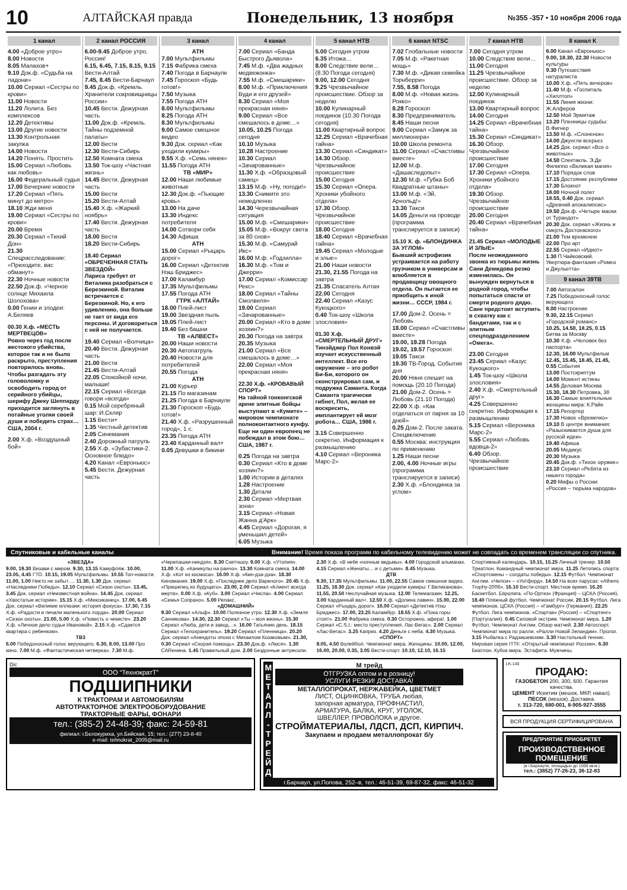10 АЛТАЙСКАЯ правда Понедельник, 13 ноября №355 -357 • 10 ноября 2006 года
1 канал
4.00 «Доброе утро»
8.00 Новости
8.05 Малахов+
9.10 Док.ф. «Судьба на ладони»
10.00 Сериал «Сестры по крови»
11.00 Новости
11.20 Лолита. Без комплексов
12.20 Детективы
13.00 Другие новости
13.30 Контрольная закупка
14.00 Новости
14.20 Понять. Простить
15.00 Сериал «Любовь как любовь»
16.00 Федеральный судья
17.00 Вечерние новости
17.20 Сериал «Пять минут до метро»
18.10 Жди меня
19.00 Сериал «Сестры по крови»
20.00 Время
20.30 Сериал «Тихий Дон»
21.30 Спецрасследование: «Приходите, вас обманут»
22.30 Ночные новости
22.50 Док.ф. «Черное солнце Михаила Шолохова»
0.00 Гении и злодеи: А.Беляев
00.30 Х.ф. «МЕСТЬ МЕРТВЕЦОВ»
Ровно через год после жестокого убийства, которое так и не было раскрыто, преступления повторилось вновь. Чтобы разгадать эту головоломку и освободить город от серийного убийцы, шерифу Джеку Шеппарду приходится заглянуть в потайные уголки своей души и победить страх… США, 2004 г.
2.00 Х.ф. «Воздушный бой»
2 канал РОССИЯ
6.00-9.45 Доброе утро, Россия!
6.15, 6.45, 7.15, 8.15, 9.15 Вести-Алтай
7.45, 8.45 Вести-Барнаул
9.45 Док.ф. «Кремль. Хранители сокровищницы России»
10.45 Вести. Дежурная часть
11.00 Док.ф. «Кремль. Тайны подземной палаты»
12.00 Вести
12.30 Вести-Сибирь
12.50 Комната смеха
13.50 Ток-шоу «Частная жизнь»
14.45 Вести. Дежурная часть
15.00 Вести
15.20 Вести-Алтай
15.40 Х.ф. «Жаркий ноябрь»
17.40 Вести. Дежурная часть
18.00 Вести
18.20 Вести-Сибирь
18.40 Сериал «ОБРЕЧЕННАЯ СТАТЬ ЗВЕЗДОЙ»
Лариса требует от Виталика разобраться с Березкиной. Виталик встречается с Березкиной. Но, к его удивлению, она больше не тает от вида его персоны. И договориться с ней не получается.
19.40 Сериал «Волчица»
20.40 Вести. Дежурная часть
21.00 Вести
21.45 Вести-Алтай
22.05 Спокойной ночи, малыши!
22.15 Сериал «Всегда говори «всегда»
0.15 Мой серебряный шар: И.Скляр
1.15 Вести+
1.35 Честный детектив
2.05 Синемания
2.40 Дорожный патруль
2.55 Х.ф. «Зубастики-2. Основное блюдо»
4.20 Канал «Евроньюс»
5.45 Вести. Дежурная часть
3 канал
АТН
7.00 Мультфильмы
7.15 Фабрика смеха
7.40 Погода в Барнауле
7.45 Гороскоп «Будь готов!»
7.50 Музыка
7.55 Погода АТН
8.00 Мультфильмы
8.25 Погода АТН
8.30 Мультфильмы
9.00 Самое смешное видео
9.30 Док. сериал «Как уходили кумиры»
9.55 Х.ф. «Семь нянек»
11.55 Погода АТН
ТВ «МИР»
12.00 Наши любимые животные
12.30 Док.ф. «Пьющие кровь»
13.00 На даче
13.30 Индекс потребителя
14.00 Сотвори себя
14.30 Афиша
АТН
15.00 Сериал «Рыцарь дорог»
16.00 Сериал «Детектив Нэш Бриджес»
17.00 Каламбур
17.35 Мультфильмы
17.55 Погода АТН
ГТРК «АЛТАЙ»
18.00 Плей-лист
19.00 Звездная пыль
19.05 Плей-лист
19.40 Без башни
ТВ «АЛВЕСТ»
20.00 Наши новости
20.30 Автопатруль
20.40 Новости для потребителей
20.55 Погода
АТН
21.00 Курьер
21.15 По магазинам
21.25 Погода в Барнауле
21.30 Гороскоп «Будь готов!»
21.40 Х.ф. «Разрушенный город», 1 с.
23.35 Погода АТН
23.40 Карданный вал+
0.05 Девушки в бикини
4 канал
7.00 Сериал «Банда Быстрого Дьявола»
7.45 М.ф. «Два жадных медвежонка»
7.55 М.ф. «Смешарики»
8.00 М.ф. «Приключения Вуди и его друзей»
8.30 Сериал «Моя прекрасная няня»
9.00 Сериал «Все смешалось в доме…»
10.05, 10.25 Погода сегодня
10.10 Музыка
10.28 Настроение
10.30 Сериал «Зачарованные»
11.30 Х.ф. «Образцовый самец»
13.15 М.ф. «Ну, погоди!»
13.30 Снимите это немедленно
14.30 Черезвычайная ситуация
15.00 М.ф. «Смешарики»
15.05 М.ф. «Вокруг света за 80 снов»
15.30 М.ф. «Самурай Икс»
16.00 М.ф. «Годзилла»
16.30 М.ф. «Том и Джерри»
17.00 Сериал «Комиссар Рекс»
18.00 Сериал «Тайны Смолвиля»
19.00 Сериал «Зачарованные»
20.00 Сериал «Кто в доме хозяин?»
20.30 Погода на завтра
20.35 Музыка
21.00 Сериал «Все смешалось в доме…»
22.00 Сериал «Моя прекрасная няня»
22.30 Х.ф. «КРОВАВЫЙ СПОРТ»
На тайной гонконгской арене элитные бойцы выступают в «Кумите» – мировом чемпионате полноконтактного кунфу. Еще ни один европеец не побеждал в этом бою… США, 1987 г.
0.25 Погода на завтра
0.30 Сериал «Кто в доме хозяин?»
1.00 Истории в деталях
1.28 Настроение
1.30 Детали
2.30 Сериал «Мертвая зона»
3.15 Сериал «Новая Жанна д'Арк»
4.45 Сериал «Дорогая, я уменьшил детей»
6.05 Музыка
5 канал НТВ
5.00 Сегодня утром
6.35 Итожа…
8.00 Следствие вели… (8.30 Погода сегодня)
9.00, 12.00 Сегодня
9.25 Чрезвычайное происшествие. Обзор за неделю
10.00 Кулинарный поединок (10.30 Погода сегодня)
11.00 Квартирный вопрос
12.25 Сериал «Врачебная тайна»
13.30 Сериал «Синдикат»
14.30 Обзор. Чрезвычайное происшествие
15.00 Сегодня
15.30 Сериал «Опера. Хроники убойного отдела»
17.30 Обзор. Чрезвычайное происшествие
18.00 Сегодня
18.40 Сериал «Врачебная тайна»
19.45 Сериал «Молодые и злые»
21.00 Наши новости
21.30, 21.55 Погода на завтра
21.35 Спасатель Алтая
22.00 Сегодня
22.40 Сериал «Казус Кукоцкого»
0.40 Ток-шоу «Школа злословия»
01.30 Х.ф. «СМЕРТЕЛЬНЫЙ ДРУГ»
Тинэйджер Пол Конвэй изучает искусственный интеллект. Все его окружение – это робот Би-Би, которого он сконструировал сам, и подружка Саманта. Когда Саманта трагически гибнет, Пол, желая ее воскресить, имплантирует ей мозг робота… США, 1986 г.
3.15 Совершенно секретно. Информация к размышлению
4.10 Сериал «Вероника Марс-2»
6 канал NTSC
7.02 Глобальные новости
7.05 М.ф. «Ракетная мощь»
7.30 М.ф. «Дикая семейка Торнберри»
7.55, 8.58 Погода
8.00 М.ф. «Новая жизнь Рокко»
8.28 Гороскоп
8.30 Предприниматель
8.45 Наши песни
9.00 Сериал «Замуж за миллионера»
10.00 Школа ремонта
11.00 Сериал «Счастливы вместе»
12.00 М.ф. «Дашаследопыт»
12.30 М.ф. «Губка Боб Квадратные штаны»
13.00 М.ф. «Эй, Арнольд!»
13.30 Такси
14.05 Деньги на проводе (программа транслируется в записи)
15.10 Х. ф. «БЛОНДИНКА ЗА УГЛОМ»
Бывший астрофизик устраивается на работу грузчиком в универсам и влюбляется в продавщицу овощного отдела. Он пытается ее приобщить к иной жизни… СССР, 1984 г.
17.00 Дом-2. Осень = Любовь
18.00 Сериал «Счастливы вместе»
19.00, 19.28 Погода
19.02, 19.57 Гороскоп
19.05 Такси
19.30 ТВ-Город. События дня
20.00 Няня спешит на помощь (20.10 Погода)
21.00 Дом-2. Осень = Любовь (21.10 Погода)
22.00 Х.ф. «Как отделаться от парня за 10 дней»
0.25 Дом-2. После заката. Спецвключение
0.55 Москва: инструкция по применению
1.25 Наши песни
2.00, 4.00 Ночные игры (программа транслируется в записи)
2.30 Х.ф. «Блондинка за углом»
7 канал НТВ
7.00 Сегодня утром
10.00 Следствие вели…
11.00 Сегодня
11.25 Чрезвычайное происшествие. Обзор за неделю
12.00 Кулинарный поединок
13.00 Квартирный вопрос
14.00 Сегодня
14.25 Сериал «Врачебная тайна»
15.30 Сериал «Синдикат»
16.30 Обзор. Чрезвычайное происшествие
17.00 Сегодня
17.30 Сериал «Опера. Хроники убойного отдела»
19.30 Обзор. Чрезвычайное происшествие
20.00 Сегодня
20.40 Сериал «Врачебная тайна»
21.45 Сериал «МОЛОДЫЕ И ЗЛЫЕ»
После неожиданного звонка из тюрьмы жизнь Сани Демидова резко изменилась. Он вынужден вернуться в родной город, чтобы попытаться спасти от смерти родного дядю. Сане предстоит вступить в схватку как с бандитами, так и с элитным спецподразделением «Омега».
23.00 Сегодня
23.45 Сериал «Казус Кукоцкого»
1.45 Ток-шоу «Школа злословия»
2.40 Х.ф. «Смертельный друг»
4.25 Совершенно секретно. Информация к размышлению
5.15 Сериал «Вероника Марс-2»
5.55 Сериал «Любовь вдовца-2»
6.40 Обзор. Чрезвычайное происшествие
8 канал К
6.00 Канал «Евроньюс»
9.00, 18.30, 22.30 Новости культуры
9.30 Путешествия натуралиста
10.00 Х.ф. «Пять вечеров»
11.40 М.ф. «Госпиталь «Хиллтоп»
11.55 Линия жизни: Ж.Алферов
12.50 Мой Эрмитаж
13.20 Пленницы судьбы: В.Фигнер
13.50 М.ф. «Слоненок»
14.00 Джунгли всерьез
14.25 Док. сериал «Все о животных»
14.50 Спектакль. Э.Де Филиппо «Великая магия»
17.10 Порядок слов
17.15 Достояние республики
17.30 Блокнот
18.00 Ночной полет
18.55, 0.40 Док. сериал «Древний апокалипсис»
19.50 Док.ф. «Четыре маски от Турандот»
20.30 Док. сериал «Жизнь и смерть Достоевского»
21.00 Тем временем
22.00 Про арт
22.55 Сериал «Идиот»
1.30 П.Чайковский. Увертюра-фантазия «Ромео и Джульетта»
9 канал 39ТВ
7.00 Автосалон
7.25 Победоносный голос верующего
8.00 Настроение
9.30, 22.15 Сериал «Городской романс»
10.25, 14.50, 18.25, 0.15 Битва за Москву
10.30 Х.ф. «Человек без паспорта»
12.30, 16.00 Мультфильм
12.45, 15.45, 18.45, 21.45, 0.55 События
13.00 Постскриптум
14.00 Момент истины
14.55 Деловая Москва
15.30, 18.30 Петровка, 38
16.30 Самые влиятельные женщины мира: К.Райе
17.15 Репортер
17.30 Новое «Времечко»
19.10 В центре внимания: «Разыскивается душа для русской идеи»
19.40 Афиша
20.05 Медикус
20.30 Музыка
20.45 Док.ф. «Тихое оружие»
23.10 Сериал «Ребята из нашего города»
0.20 Мифы о России: «Россия – тюрьма народов»
Спутниковые и кабельные каналы Внимание! Время показа программ по кабельному телевидению может не совпадать со временем трансляции со спутника.
«ЗВЕЗДА»
9.00, 19.30 Визави с миром. 9.30, 13.15 Камуфляж. 10.00, 23.05, 4.45 ГТО. 10.15, 19.05 Мультфильмы. 10.55 Топ-новости. 11.00, 1.00 Никто не забыт…. 11.30, 1.30 Док. сериал «Наследники Победы». 12.10 Сериал «Сезон охоты». 13.45, 3.45 Док. сериал «Неизвестная война». 14.45 Док. сериал «Хвостатые истории». 15.15 Х.ф. «Мексиканец». 17.00, 6.45 Док. сериал «Великие иллюзии: история фокуса». 17.30, 7.15 Х.ф. «Радости и печали маленького лорда». 20.00 Сериал «Сезон охоты». 21.00, 5.00 Х.ф. «Повесть о чекисте». 23.20 Х.ф. «Личное дело судьи Ивановой». 2.15 Х.ф. «Сдается квартира с ребенком».
ТВ3
6.00 Победоносный голос верующего. 6.30, 8.00, 13.00 Про кино. 7.00 М.ф. «Фантастическая четверка». 7.30 М.ф. «Черепашки-ниндзя». 8.30 Скетчшоу. 9.00 Х.ф. «Утопия». 11.00 Х.ф. «Каникулы на ранчо». 13.30 Комната смеха. 14.00 Х.ф. «Кот из космоса». 16.00 Х.ф. «Кин-дза-дза». 18.30 Киномания. 19.00 Х.ф. «Последнее дело Вареного». 20.45 Х.ф. «Пришелец из будущего». 23.00, 2.00 Сериал «Клиент всегда мертв». 0.00 Х.ф. «Куб». 3.00 Сериал «Числа». 4.00 Сериал «Семья Сопрано». 5.00 Релакс.
«ДОМАШНИЙ»
9.30 Сериал «Альф». 10.00 Полезное утро. 12.30 Х.ф. «Земля Санникова». 14.30, 22.30 Сериал «Ты – моя жизнь». 15.30 Сериал «Люба, дети и завод…». 16.00 Татьянин день. 18.15 Сериал «Телохранитель». 19.20 Сериал «Пленница». 20.20 Док. сериал «Анекдоты эпохи с Михаилом Козаковым». 21.30, 0.30 Сериал «Скорая помощь». 23.30 Док.ф. «Люся». 1.30 САRенина. 1.45 Правильный дом. 2.00 Бездонные антресоли. 2.30 Х.ф. «В небе «ночные ведьмы». 4.00 Городской альманах. 4.15 Сериал «Женаты… и с детьми». 8.45 Музыка.
ДТВ
9.30, 17.35 Мультфильмы. 11.00, 22.55 Самое смешное видео. 11.25, 18.30 Док. сериал «Как уходили кумиры: Г.Великанова». 11.55, 20.50 Неслучайная музыка. 12.00 Телемагазин. 12.25, 3.00 Карданный вал+. 12.50 Х.ф. «Долина лавин». 15.00, 22.00 Сериал «Рыцарь дорог». 16.00 Сериал «Детектив Нэш Бриджес». 17.00, 23.25 Каламбур. 18.55 Х.ф. «Пока горы стоят». 21.00 Фабрика смеха. 0.30 Осторожно, афера!. 1.00 Сериал «C.S.I.: место преступления. Лас-Вегас». 2.00 Сериал «Лас-Вегас». 3.25 Каприз. 4.20 Деньги с неба. 4.30 Музыка.
«СПОРТ»
8.05, 4.50 Волейбол. Чемпионат мира. Женщины. 10.00, 12.00, 16.00, 20.00, 0.35, 3.05 Вести-спорт. 10.10, 12.10, 16.15 Спортивный календарь. 10.15, 15.25 Личный тренер. 10.50 Триатлон. Командный чемпионат мира. 11.25 Летопись спорта: «Спортсмены – солдаты победы». 12.15 Футбол. Чемпионат Англии. «Челси» – «Уотфорд». 14.50 На всех парусах: «Athens Trophy-2006». 16.10 Вести-спорт. Местное время. 16.20 Баскетбол. Евролига. «По-Ортез» (Франция) – ЦСКА (Россия). 18.40 Пляжный футбол. Чемпионат России. 20.15 Футбол. Лига чемпионов. ЦСКА (Россия) – «Гамбург» (Германия). 22.25 Футбол. Лига чемпионов. «Спартак» (Россия) – «Спортинг» (Португалия). 0.45 Силовой экстрим. Чемпионат мира. 1.20 Футбол. Чемпионат Англии. Обзор матчей. 2.30 Автоспорт. Чемпионат мира по ралли. «Ралли Новой Зеландии». Пролог. 3.15 Рыбалка с Радзишевским. 3.30 Настольный теннис. Мировая серия ITTF. «Открытый чемпионат России». 6.30 Биатлон. Кубок мира. Эстафета. Мужчины.
Dic
ООО “ТехнократТ”
ПОДШИПНИКИ
К ТРАКТОРАМ И АВТОМОБИЛЯМ
АВТОТРАКТОРНОЕ ЭЛЕКТРООБОРУДОВАНИЕ
ТРАКТОРНЫЕ ФАРЫ, ФОНАРИ
тел.: (385-2) 24-48-39; факс: 24-59-81
филиал: г.Белокуриха, ул.Бийская, 15; тел.: (277) 23-8-40
e-mail: tehnokrat_2005@mail.ru
М
Е
Т
А
Л
Л
-
Т
Р
Е
Й
Д
М трейд
ОТГРУЗКА оптом и в розницу!
УСЛУГИ РЕЗКИ! ДОСТАВКА!
МЕТАЛЛОПРОКАТ, НЕРЖАВЕЙКА, ЦВЕТМЕТ
ЛИСТ, ОЦИНКОВКА, ТРУБА любая,
запорная арматура, ПРОФНАСТИЛ,
АРМАТУРА, БАЛКА, КРУГ, УГОЛОК,
ШВЕЛЛЕР, ПРОВОЛОКА и другое.
СТРОЙМАТЕРИАЛЫ, ЛДСП, ДСП, КИРПИЧ.
Закупаем и продаем металлопрокат б/у
г.Барнаул, ул.Попова, 252–в, тел.: 46-51-39, 69-87-32, факс: 46-51-32
LK-140
ПРОДАЮ:
ГАЗОБЕТОН 200, 300, 600. Гарантия качества.
ЦЕМЕНТ Искитим (мешок, МКР, навал).
ПЕСОК (мешок). Доставка.
т. 313-720, 680-001, 8-905-927-3555
ВСЯ ПРОДУКЦИЯ СЕРТИФИЦИРОВАНА
ПРЕДПРИЯТИЕ ПРИОБРЕТЕТ
ПРОИЗВОДСТВЕННОЕ ПОМЕЩЕНИЕ
(в г.Барнауле, площадью до 1000 кв.м.)
тел.: (3852) 77-26-23, 36-12-83